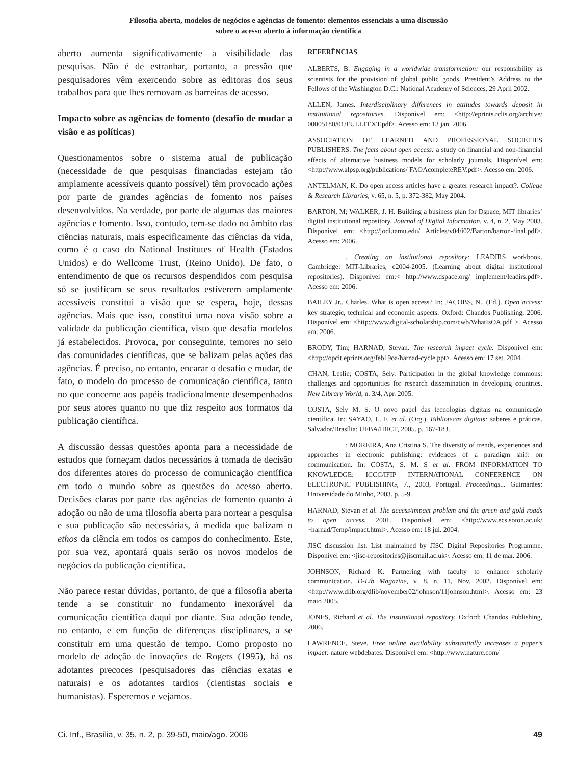Filosofia aberta, modelos de negócios e agências de fomento: elementos essenciais a uma discussão
sobre o acesso aberto à informação científica
aberto aumenta significativamente a visibilidade das pesquisas. Não é de estranhar, portanto, a pressão que pesquisadores vêm exercendo sobre as editoras dos seus trabalhos para que lhes removam as barreiras de acesso.
Impacto sobre as agências de fomento (desafio de mudar a visão e as políticas)
Questionamentos sobre o sistema atual de publicação (necessidade de que pesquisas financiadas estejam tão amplamente acessíveis quanto possível) têm provocado ações por parte de grandes agências de fomento nos países desenvolvidos. Na verdade, por parte de algumas das maiores agências e fomento. Isso, contudo, tem-se dado no âmbito das ciências naturais, mais especificamente das ciências da vida, como é o caso do National Institutes of Health (Estados Unidos) e do Wellcome Trust, (Reino Unido). De fato, o entendimento de que os recursos despendidos com pesquisa só se justificam se seus resultados estiverem amplamente acessíveis constitui a visão que se espera, hoje, dessas agências. Mais que isso, constitui uma nova visão sobre a validade da publicação científica, visto que desafia modelos já estabelecidos. Provoca, por conseguinte, temores no seio das comunidades científicas, que se balizam pelas ações das agências. É preciso, no entanto, encarar o desafio e mudar, de fato, o modelo do processo de comunicação científica, tanto no que concerne aos papéis tradicionalmente desempenhados por seus atores quanto no que diz respeito aos formatos da publicação científica.
A discussão dessas questões aponta para a necessidade de estudos que forneçam dados necessários à tomada de decisão dos diferentes atores do processo de comunicação científica em todo o mundo sobre as questões do acesso aberto. Decisões claras por parte das agências de fomento quanto à adoção ou não de uma filosofia aberta para nortear a pesquisa e sua publicação são necessárias, à medida que balizam o ethos da ciência em todos os campos do conhecimento. Este, por sua vez, apontará quais serão os novos modelos de negócios da publicação científica.
Não parece restar dúvidas, portanto, de que a filosofia aberta tende a se constituir no fundamento inexorável da comunicação científica daqui por diante. Sua adoção tende, no entanto, e em função de diferenças disciplinares, a se constituir em uma questão de tempo. Como proposto no modelo de adoção de inovações de Rogers (1995), há os adotantes precoces (pesquisadores das ciências exatas e naturais) e os adotantes tardios (cientistas sociais e humanistas). Esperemos e vejamos.
REFERÊNCIAS
ALBERTS, B. Engaging in a worldwide transformation: our responsibility as scientists for the provision of global public goods, President’s Address to the Fellows of the Washington D.C.: National Academy of Sciences, 29 April 2002.
ALLEN, James. Interdisciplinary differences in attitudes towards deposit in institutional repositories. Disponível em: <http://eprints.rclis.org/archive/ 00005180/01/FULLTEXT.pdf>. Acesso em: 13 jan. 2006.
ASSOCIATION OF LEARNED AND PROFESSIONAL SOCIETIES PUBLISHERS. The facts about open access: a study on financial and non-financial effects of alternative business models for scholarly journals. Disponível em: <http://www.alpsp.org/publications/ FAOAcompleteREV.pdf>. Acesso em: 2006.
ANTELMAN, K. Do open access articles have a greater research impact?. College & Research Libraries, v. 65, n. 5, p. 372-382, May 2004.
BARTON, M; WALKER, J. H. Building a business plan for Dspace, MIT libraries’ digital institutional repository. Journal of Digital Information, v. 4, n. 2, May 2003. Disponível em: <http://jodi.tamu.edu/ Articles/v04/i02/Barton/barton-final.pdf>. Acesso em: 2006.
___________. Creating an institutional repository: LEADIRS workbook. Cambridge: MIT-Libraries, c2004-2005. (Learning about digital institutional repositories). Disponível em:< http://www.dspace.org/ implement/leadirs.pdf>. Acesso em: 2006.
BAILEY Jr., Charles. What is open access? In: JACOBS, N., (Ed.). Open access: key strategic, technical and economic aspects. Oxford: Chandos Publishing, 2006. Disponível em: <http://www.digital-scholarship.com/cwb/WhatIsOA.pdf >. Acesso em: 2006.
BRODY, Tim; HARNAD, Stevan. The research impact cycle. Disponível em: <http://opcit.eprints.org/feb19oa/harnad-cycle.ppt>. Acesso em: 17 set. 2004.
CHAN, Leslie; COSTA, Sely. Participation in the global knowledge commons: challenges and opportunities for research dissemination in developing countries. New Library World, n. 3/4, Apr. 2005.
COSTA, Sely M. S. O novo papel das tecnologias digitais na comunicação científica. In: SAYAO, L. F. et al. (Org.). Bibliotecas digitais: saberes e práticas. Salvador/Brasília: UFBA/IBICT, 2005. p. 167-183.
___________; MOREIRA, Ana Cristina S. The diversity of trends, experiences and approaches in electronic publishing: evidences of a paradigm shift on communication. In: COSTA, S. M. S et al. FROM INFORMATION TO KNOWLEDGE: ICCC/IFIP INTERNATIONAL CONFERENCE ON ELECTRONIC PUBLISHING, 7., 2003, Portugal. Proceedings... Guimarães: Universidade do Minho, 2003. p. 5-9.
HARNAD, Stevan et al. The access/impact problem and the green and gold roads to open access. 2001. Disponível em: <http://www.ecs.soton.ac.uk/ ~harnad/Temp/impact.html>. Acesso em: 18 jul. 2004.
JISC discussion list. List maintained by JISC Digital Repositories Programme. Disponível em: <jisc-repositories@jiscmail.ac.uk>. Acesso em: 11 de mar. 2006.
JOHNSON, Richard K. Partnering with faculty to enhance scholarly communication. D-Lib Magazine, v. 8, n. 11, Nov. 2002. Disponível em: <http://www.dlib.org/dlib/november02/johnson/11johnson.html>. Acesso em: 23 maio 2005.
JONES, Richard et al. The institutional repository. Oxford: Chandos Publishing, 2006.
LAWRENCE, Steve. Free online availability substantially increases a paper’s impact: nature webdebates. Disponível em: <http://www.nature.com/
Ci. Inf., Brasília, v. 35, n. 2, p. 39-50, maio/ago. 2006 49